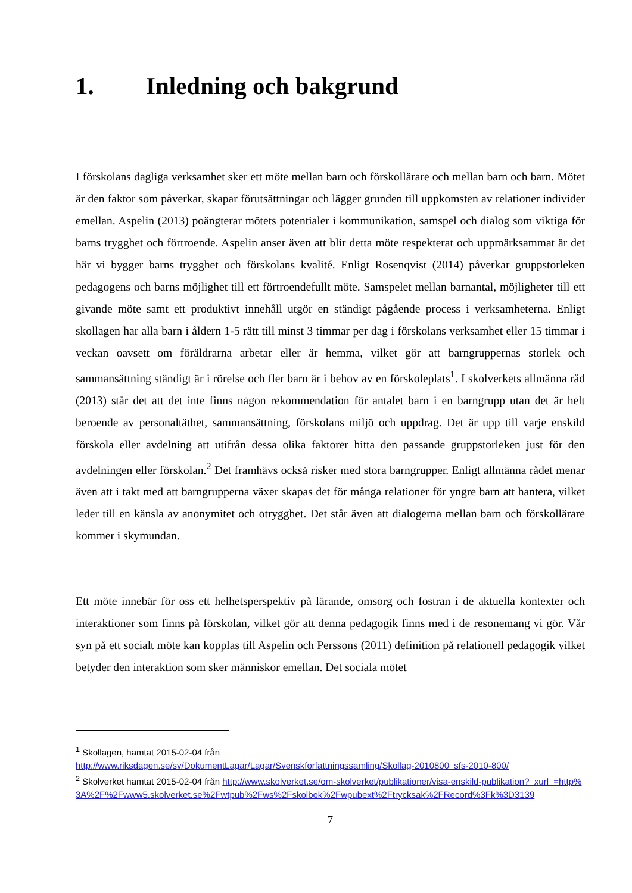1. Inledning och bakgrund
I förskolans dagliga verksamhet sker ett möte mellan barn och förskollärare och mellan barn och barn. Mötet är den faktor som påverkar, skapar förutsättningar och lägger grunden till uppkomsten av relationer individer emellan. Aspelin (2013) poängterar mötets potentialer i kommunikation, samspel och dialog som viktiga för barns trygghet och förtroende. Aspelin anser även att blir detta möte respekterat och uppmärksammat är det här vi bygger barns trygghet och förskolans kvalité. Enligt Rosenqvist (2014) påverkar gruppstorleken pedagogens och barns möjlighet till ett förtroendefullt möte. Samspelet mellan barnantal, möjligheter till ett givande möte samt ett produktivt innehåll utgör en ständigt pågående process i verksamheterna. Enligt skollagen har alla barn i åldern 1-5 rätt till minst 3 timmar per dag i förskolans verksamhet eller 15 timmar i veckan oavsett om föräldrarna arbetar eller är hemma, vilket gör att barngruppernas storlek och sammansättning ständigt är i rörelse och fler barn är i behov av en förskoleplats<sup>1</sup>. I skolverkets allmänna råd (2013) står det att det inte finns någon rekommendation för antalet barn i en barngrupp utan det är helt beroende av personaltäthet, sammansättning, förskolans miljö och uppdrag. Det är upp till varje enskild förskola eller avdelning att utifrån dessa olika faktorer hitta den passande gruppstorleken just för den avdelningen eller förskolan.<sup>2</sup> Det framhävs också risker med stora barngrupper. Enligt allmänna rådet menar även att i takt med att barngrupperna växer skapas det för många relationer för yngre barn att hantera, vilket leder till en känsla av anonymitet och otrygghet. Det står även att dialogerna mellan barn och förskollärare kommer i skymundan.
Ett möte innebär för oss ett helhetsperspektiv på lärande, omsorg och fostran i de aktuella kontexter och interaktioner som finns på förskolan, vilket gör att denna pedagogik finns med i de resonemang vi gör. Vår syn på ett socialt möte kan kopplas till Aspelin och Perssons (2011) definition på relationell pedagogik vilket betyder den interaktion som sker människor emellan. Det sociala mötet
<sup>1</sup> Skollagen, hämtat 2015-02-04 från
http://www.riksdagen.se/sv/DokumentLagar/Lagar/Svenskforfattningssamling/Skollag-2010800_sfs-2010-800/
<sup>2</sup> Skolverket hämtat 2015-02-04 från http://www.skolverket.se/om-skolverket/publikationer/visa-enskild-publikation?_xurl_=http%3A%2F%2Fwww5.skolverket.se%2Fwtpub%2Fws%2Fskolbok%2Fwpubext%2Ftrycksak%2FRecord%3Fk%3D3139
7